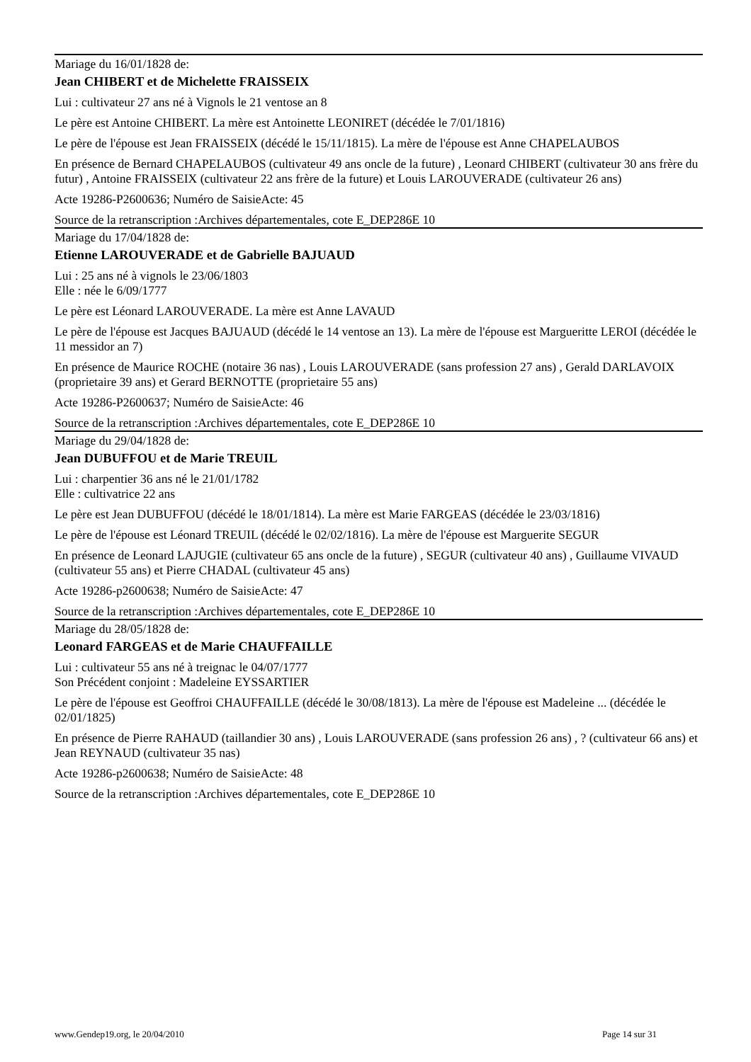Mariage du 16/01/1828 de:
Jean CHIBERT et de Michelette FRAISSEIX
Lui : cultivateur 27 ans né à Vignols le 21 ventose an 8
Le père est Antoine CHIBERT. La mère est Antoinette LEONIRET (décédée le 7/01/1816)
Le père de l'épouse est Jean FRAISSEIX (décédé le 15/11/1815). La mère de l'épouse est Anne CHAPELAUBOS
En présence de Bernard CHAPELAUBOS (cultivateur 49 ans oncle de la future) , Leonard CHIBERT (cultivateur 30 ans frère du futur) , Antoine FRAISSEIX (cultivateur 22 ans frère de la future) et Louis LAROUVERADE (cultivateur 26 ans)
Acte 19286-P2600636; Numéro de SaisieActe: 45
Source de la retranscription :Archives départementales, cote E_DEP286E 10
Mariage du 17/04/1828 de:
Etienne LAROUVERADE et de Gabrielle BAJUAUD
Lui : 25 ans né à vignols le 23/06/1803
Elle : née le 6/09/1777
Le père est Léonard LAROUVERADE. La mère est Anne LAVAUD
Le père de l'épouse est Jacques BAJUAUD (décédé le 14 ventose an 13). La mère de l'épouse est Margueritte LEROI (décédée le 11 messidor an 7)
En présence de Maurice ROCHE (notaire 36 nas) , Louis LAROUVERADE (sans profession 27 ans) , Gerald DARLAVOIX (proprietaire 39 ans) et Gerard BERNOTTE (proprietaire 55 ans)
Acte 19286-P2600637; Numéro de SaisieActe: 46
Source de la retranscription :Archives départementales, cote E_DEP286E 10
Mariage du 29/04/1828 de:
Jean DUBUFFOU et de Marie TREUIL
Lui : charpentier 36 ans né le 21/01/1782
Elle : cultivatrice 22 ans
Le père est Jean DUBUFFOU (décédé le 18/01/1814). La mère est Marie FARGEAS (décédée le 23/03/1816)
Le père de l'épouse est Léonard TREUIL (décédé le 02/02/1816). La mère de l'épouse est Marguerite SEGUR
En présence de Leonard LAJUGIE (cultivateur 65 ans oncle de la future) , SEGUR (cultivateur 40 ans) , Guillaume VIVAUD (cultivateur 55 ans) et Pierre CHADAL (cultivateur 45 ans)
Acte 19286-p2600638; Numéro de SaisieActe: 47
Source de la retranscription :Archives départementales, cote E_DEP286E 10
Mariage du 28/05/1828 de:
Leonard FARGEAS et de Marie CHAUFFAILLE
Lui : cultivateur 55 ans né à treignac le 04/07/1777
Son Précédent conjoint : Madeleine EYSSARTIER
Le père de l'épouse est Geoffroi CHAUFFAILLE (décédé le 30/08/1813). La mère de l'épouse est Madeleine ... (décédée le 02/01/1825)
En présence de Pierre RAHAUD (taillandier 30 ans) , Louis LAROUVERADE (sans profession 26 ans) , ? (cultivateur 66 ans) et Jean REYNAUD (cultivateur 35 nas)
Acte 19286-p2600638; Numéro de SaisieActe: 48
Source de la retranscription :Archives départementales, cote E_DEP286E 10
www.Gendep19.org, le 20/04/2010 Page 14 sur 31